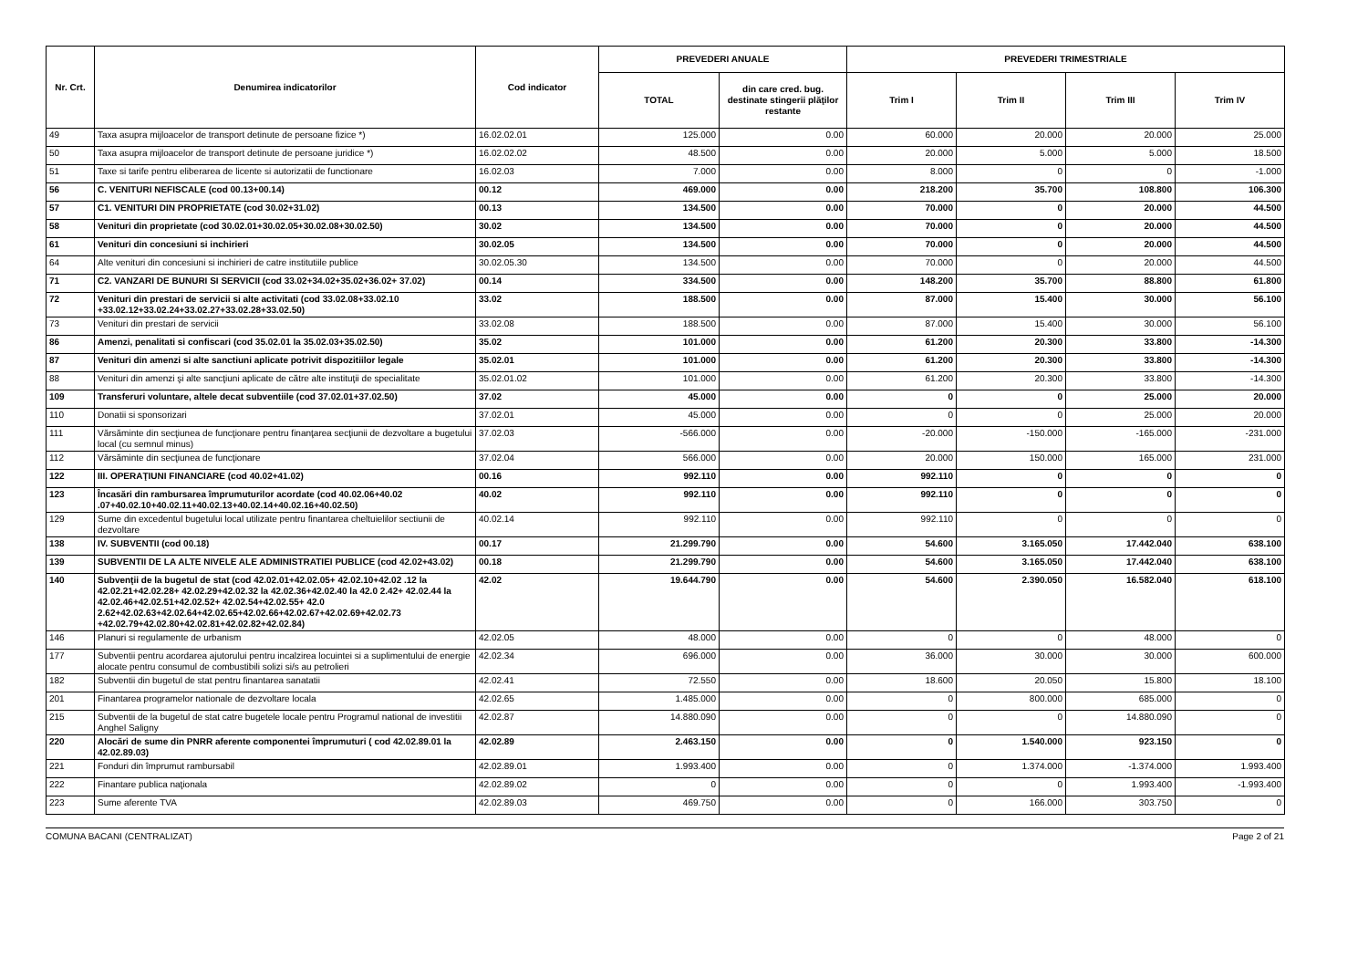| Nr. Crt. | Denumirea indicatorilor | Cod indicator | PREVEDERI ANUALE | | PREVEDERI TRIMESTRIALE | | | |
| --- | --- | --- | --- | --- | --- | --- | --- | --- |
| | | | TOTAL | din care cred. bug. destinate stingerii plăţilor restante | Trim I | Trim II | Trim III | Trim IV |
| 49 | Taxa asupra mijloacelor de transport detinute de persoane fizice *) | 16.02.02.01 | 125.000 | 0.00 | 60.000 | 20.000 | 20.000 | 25.000 |
| 50 | Taxa asupra mijloacelor de transport detinute de persoane juridice *) | 16.02.02.02 | 48.500 | 0.00 | 20.000 | 5.000 | 5.000 | 18.500 |
| 51 | Taxe si tarife pentru eliberarea de licente si autorizatii de functionare | 16.02.03 | 7.000 | 0.00 | 8.000 | 0 | 0 | -1.000 |
| 56 | C. VENITURI NEFISCALE (cod 00.13+00.14) | 00.12 | 469.000 | 0.00 | 218.200 | 35.700 | 108.800 | 106.300 |
| 57 | C1. VENITURI DIN PROPRIETATE (cod 30.02+31.02) | 00.13 | 134.500 | 0.00 | 70.000 | 0 | 20.000 | 44.500 |
| 58 | Venituri din proprietate (cod 30.02.01+30.02.05+30.02.08+30.02.50) | 30.02 | 134.500 | 0.00 | 70.000 | 0 | 20.000 | 44.500 |
| 61 | Venituri din concesiuni si inchirieri | 30.02.05 | 134.500 | 0.00 | 70.000 | 0 | 20.000 | 44.500 |
| 64 | Alte venituri din concesiuni si inchirieri de catre institutiile publice | 30.02.05.30 | 134.500 | 0.00 | 70.000 | 0 | 20.000 | 44.500 |
| 71 | C2. VANZARI DE BUNURI SI SERVICII (cod 33.02+34.02+35.02+36.02+ 37.02) | 00.14 | 334.500 | 0.00 | 148.200 | 35.700 | 88.800 | 61.800 |
| 72 | Venituri din prestari de servicii si alte activitati (cod 33.02.08+33.02.10 +33.02.12+33.02.24+33.02.27+33.02.28+33.02.50) | 33.02 | 188.500 | 0.00 | 87.000 | 15.400 | 30.000 | 56.100 |
| 73 | Venituri din prestari de servicii | 33.02.08 | 188.500 | 0.00 | 87.000 | 15.400 | 30.000 | 56.100 |
| 86 | Amenzi, penalitati si confiscari (cod 35.02.01 la 35.02.03+35.02.50) | 35.02 | 101.000 | 0.00 | 61.200 | 20.300 | 33.800 | -14.300 |
| 87 | Venituri din amenzi si alte sanctiuni aplicate potrivit dispozitiilor legale | 35.02.01 | 101.000 | 0.00 | 61.200 | 20.300 | 33.800 | -14.300 |
| 88 | Venituri din amenzi şi alte sancţiuni aplicate de către alte instituţii de specialitate | 35.02.01.02 | 101.000 | 0.00 | 61.200 | 20.300 | 33.800 | -14.300 |
| 109 | Transferuri voluntare, altele decat subventiile (cod 37.02.01+37.02.50) | 37.02 | 45.000 | 0.00 | 0 | 0 | 25.000 | 20.000 |
| 110 | Donatii si sponsorizari | 37.02.01 | 45.000 | 0.00 | 0 | 0 | 25.000 | 20.000 |
| 111 | Vărsăminte din secţiunea de funcţionare pentru finanţarea secţiunii de dezvoltare a bugetului local (cu semnul minus) | 37.02.03 | -566.000 | 0.00 | -20.000 | -150.000 | -165.000 | -231.000 |
| 112 | Vărsăminte din secţiunea de funcţionare | 37.02.04 | 566.000 | 0.00 | 20.000 | 150.000 | 165.000 | 231.000 |
| 122 | III. OPERAŢIUNI FINANCIARE (cod 40.02+41.02) | 00.16 | 992.110 | 0.00 | 992.110 | 0 | 0 | 0 |
| 123 | Încasări din rambursarea împrumuturilor acordate (cod 40.02.06+40.02 .07+40.02.10+40.02.11+40.02.13+40.02.14+40.02.16+40.02.50) | 40.02 | 992.110 | 0.00 | 992.110 | 0 | 0 | 0 |
| 129 | Sume din excedentul bugetului local utilizate pentru finantarea cheltuielilor sectiunii de dezvoltare | 40.02.14 | 992.110 | 0.00 | 992.110 | 0 | 0 | 0 |
| 138 | IV. SUBVENTII (cod 00.18) | 00.17 | 21.299.790 | 0.00 | 54.600 | 3.165.050 | 17.442.040 | 638.100 |
| 139 | SUBVENTII DE LA ALTE NIVELE ALE ADMINISTRATIEI PUBLICE (cod 42.02+43.02) | 00.18 | 21.299.790 | 0.00 | 54.600 | 3.165.050 | 17.442.040 | 638.100 |
| 140 | Subvenţii de la bugetul de stat (cod 42.02.01+42.02.05+ 42.02.10+42.02 .12 la 42.02.21+42.02.28+ 42.02.29+42.02.32 la 42.02.36+42.02.40 la 42.0 2.42+ 42.02.44 la 42.02.46+42.02.51+42.02.52+ 42.02.54+42.02.55+ 42.0 2.62+42.02.63+42.02.64+42.02.65+42.02.66+42.02.67+42.02.69+42.02.73 +42.02.79+42.02.80+42.02.81+42.02.82+42.02.84) | 42.02 | 19.644.790 | 0.00 | 54.600 | 2.390.050 | 16.582.040 | 618.100 |
| 146 | Planuri si regulamente de urbanism | 42.02.05 | 48.000 | 0.00 | 0 | 0 | 48.000 | 0 |
| 177 | Subventii pentru acordarea ajutorului pentru incalzirea locuintei si a suplimentului de energie alocate pentru consumul de combustibili solizi si/s au petrolieri | 42.02.34 | 696.000 | 0.00 | 36.000 | 30.000 | 30.000 | 600.000 |
| 182 | Subventii din bugetul de stat pentru finantarea sanatatii | 42.02.41 | 72.550 | 0.00 | 18.600 | 20.050 | 15.800 | 18.100 |
| 201 | Finantarea programelor nationale de dezvoltare locala | 42.02.65 | 1.485.000 | 0.00 | 0 | 800.000 | 685.000 | 0 |
| 215 | Subventii de la bugetul de stat catre bugetele locale pentru Programul national de investitii Anghel Saligny | 42.02.87 | 14.880.090 | 0.00 | 0 | 0 | 14.880.090 | 0 |
| 220 | Alocări de sume din PNRR aferente componentei împrumuturi ( cod 42.02.89.01 la 42.02.89.03) | 42.02.89 | 2.463.150 | 0.00 | 0 | 1.540.000 | 923.150 | 0 |
| 221 | Fonduri din împrumut rambursabil | 42.02.89.01 | 1.993.400 | 0.00 | 0 | 1.374.000 | -1.374.000 | 1.993.400 |
| 222 | Finantare publica naţionala | 42.02.89.02 | 0 | 0.00 | 0 | 0 | 1.993.400 | -1.993.400 |
| 223 | Sume aferente TVA | 42.02.89.03 | 469.750 | 0.00 | 0 | 166.000 | 303.750 | 0 |
COMUNA BACANI (CENTRALIZAT) Page 2 of 21